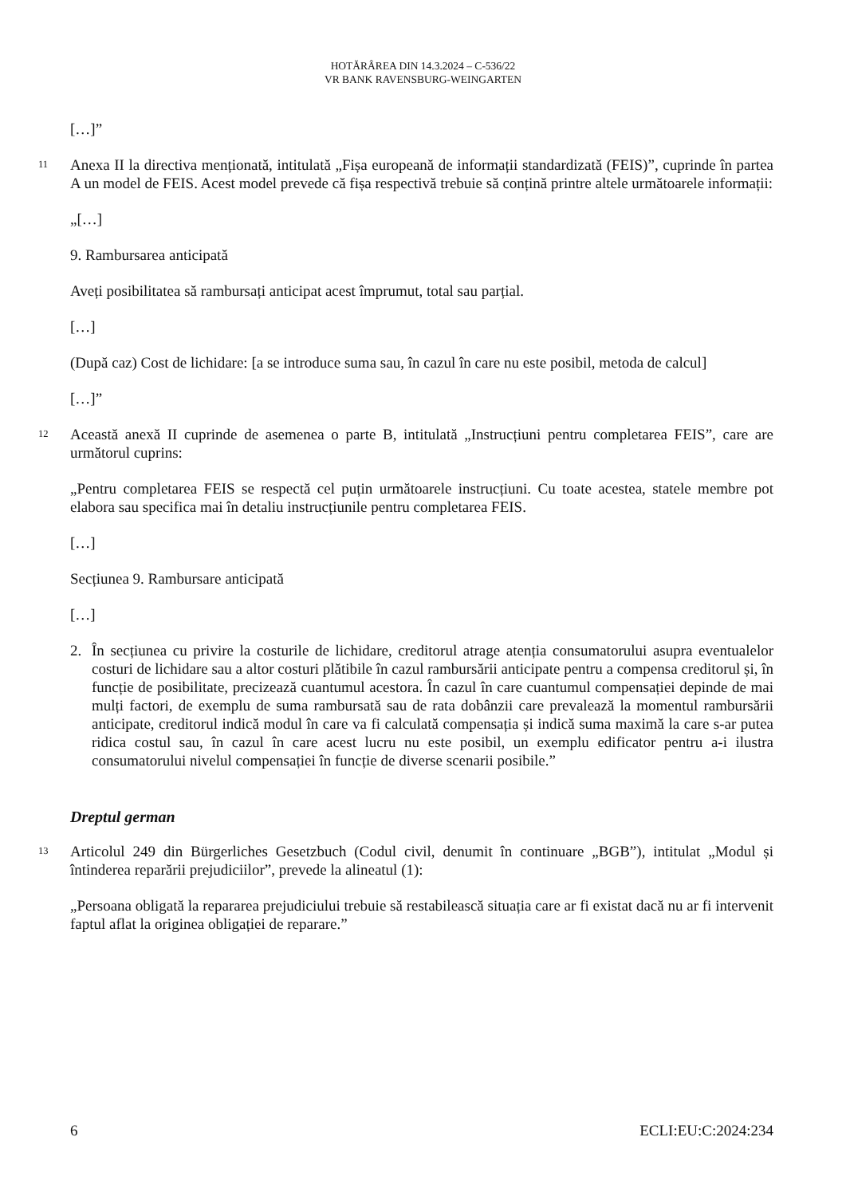HOTĂRÂREA DIN 14.3.2024 – C-536/22
VR BANK RAVENSBURG-WEINGARTEN
[…]”
11
Anexa II la directiva menționată, intitulată „Fișa europeană de informații standardizată (FEIS)”, cuprinde în partea A un model de FEIS. Acest model prevede că fișa respectivă trebuie să conțină printre altele următoarele informații:
„[…]
9. Rambursarea anticipată
Aveți posibilitatea să rambursați anticipat acest împrumut, total sau parțial.
[…]
(După caz) Cost de lichidare: [a se introduce suma sau, în cazul în care nu este posibil, metoda de calcul]
[…]”
12
Această anexă II cuprinde de asemenea o parte B, intitulată „Instrucțiuni pentru completarea FEIS”, care are următorul cuprins:
„Pentru completarea FEIS se respectă cel puțin următoarele instrucțiuni. Cu toate acestea, statele membre pot elabora sau specifica mai în detaliu instrucțiunile pentru completarea FEIS.
[…]
Secțiunea 9. Rambursare anticipată
[…]
2. În secțiunea cu privire la costurile de lichidare, creditorul atrage atenția consumatorului asupra eventualelor costuri de lichidare sau a altor costuri plătibile în cazul rambursării anticipate pentru a compensa creditorul și, în funcție de posibilitate, precizează cuantumul acestora. În cazul în care cuantumul compensației depinde de mai mulți factori, de exemplu de suma rambursată sau de rata dobânzii care prevalează la momentul rambursării anticipate, creditorul indică modul în care va fi calculată compensația și indică suma maximă la care s-ar putea ridica costul sau, în cazul în care acest lucru nu este posibil, un exemplu edificator pentru a-i ilustra consumatorului nivelul compensației în funcție de diverse scenarii posibile.”
Dreptul german
13
Articolul 249 din Bürgerliches Gesetzbuch (Codul civil, denumit în continuare „BGB”), intitulat „Modul și întinderea reparării prejudiciilor”, prevede la alineatul (1):
„Persoana obligată la repararea prejudiciului trebuie să restabilească situația care ar fi existat dacă nu ar fi intervenit faptul aflat la originea obligației de reparare.”
6 ECLI:EU:C:2024:234